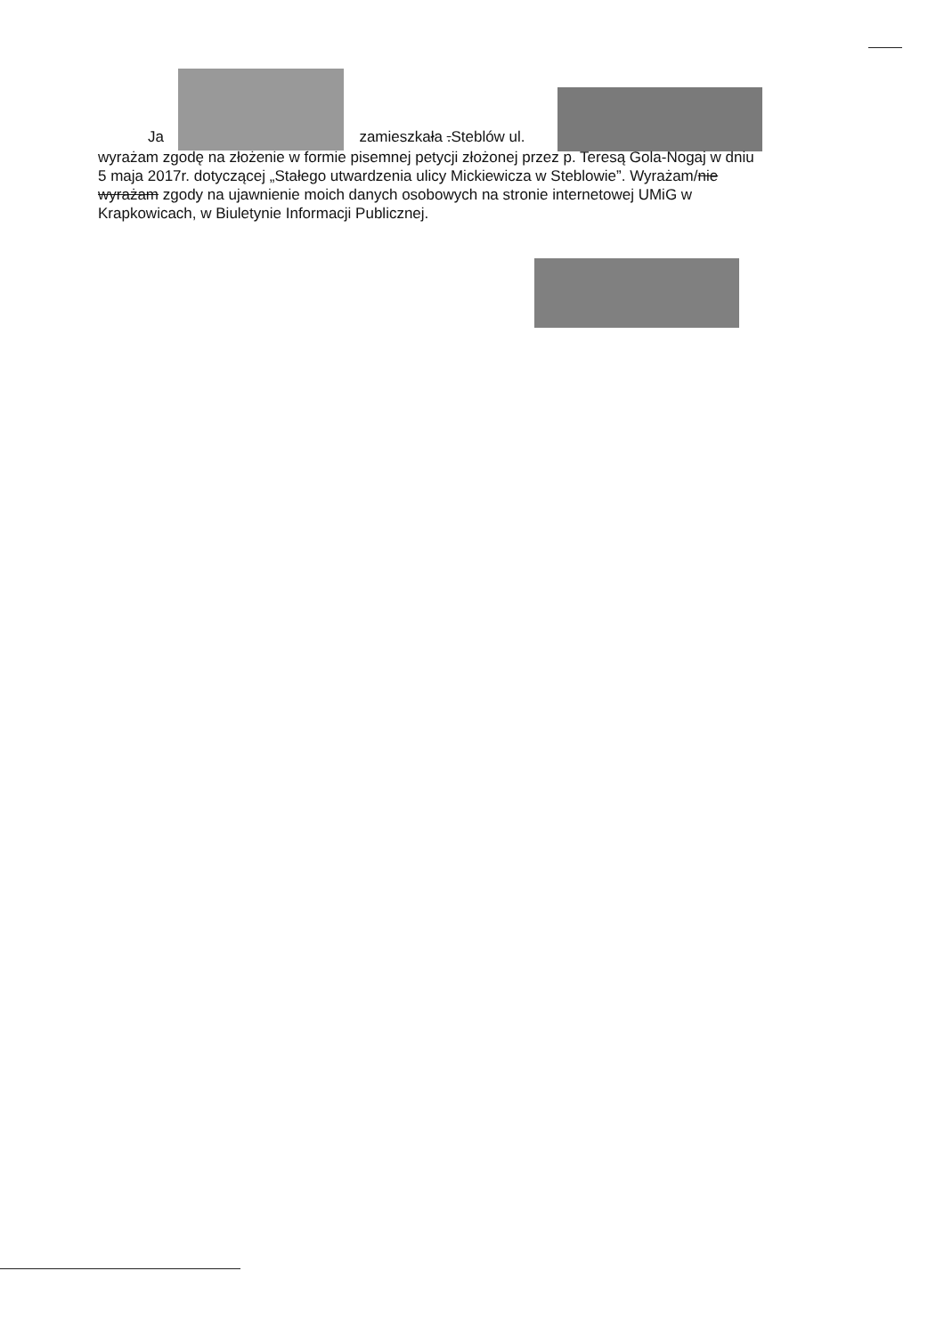Ja zamieszkała .Steblów ul.
wyrażam zgodę na złożenie w formie pisemnej petycji złożonej przez p. Teresą Gola-Nogaj w dniu 5 maja 2017r. dotyczącej „Stałego utwardzenia ulicy Mickiewicza w Steblowie”. Wyrażam/nie wyrażam zgody na ujawnienie moich danych osobowych na stronie internetowej UMiG w Krapkowicach, w Biuletynie Informacji Publicznej.